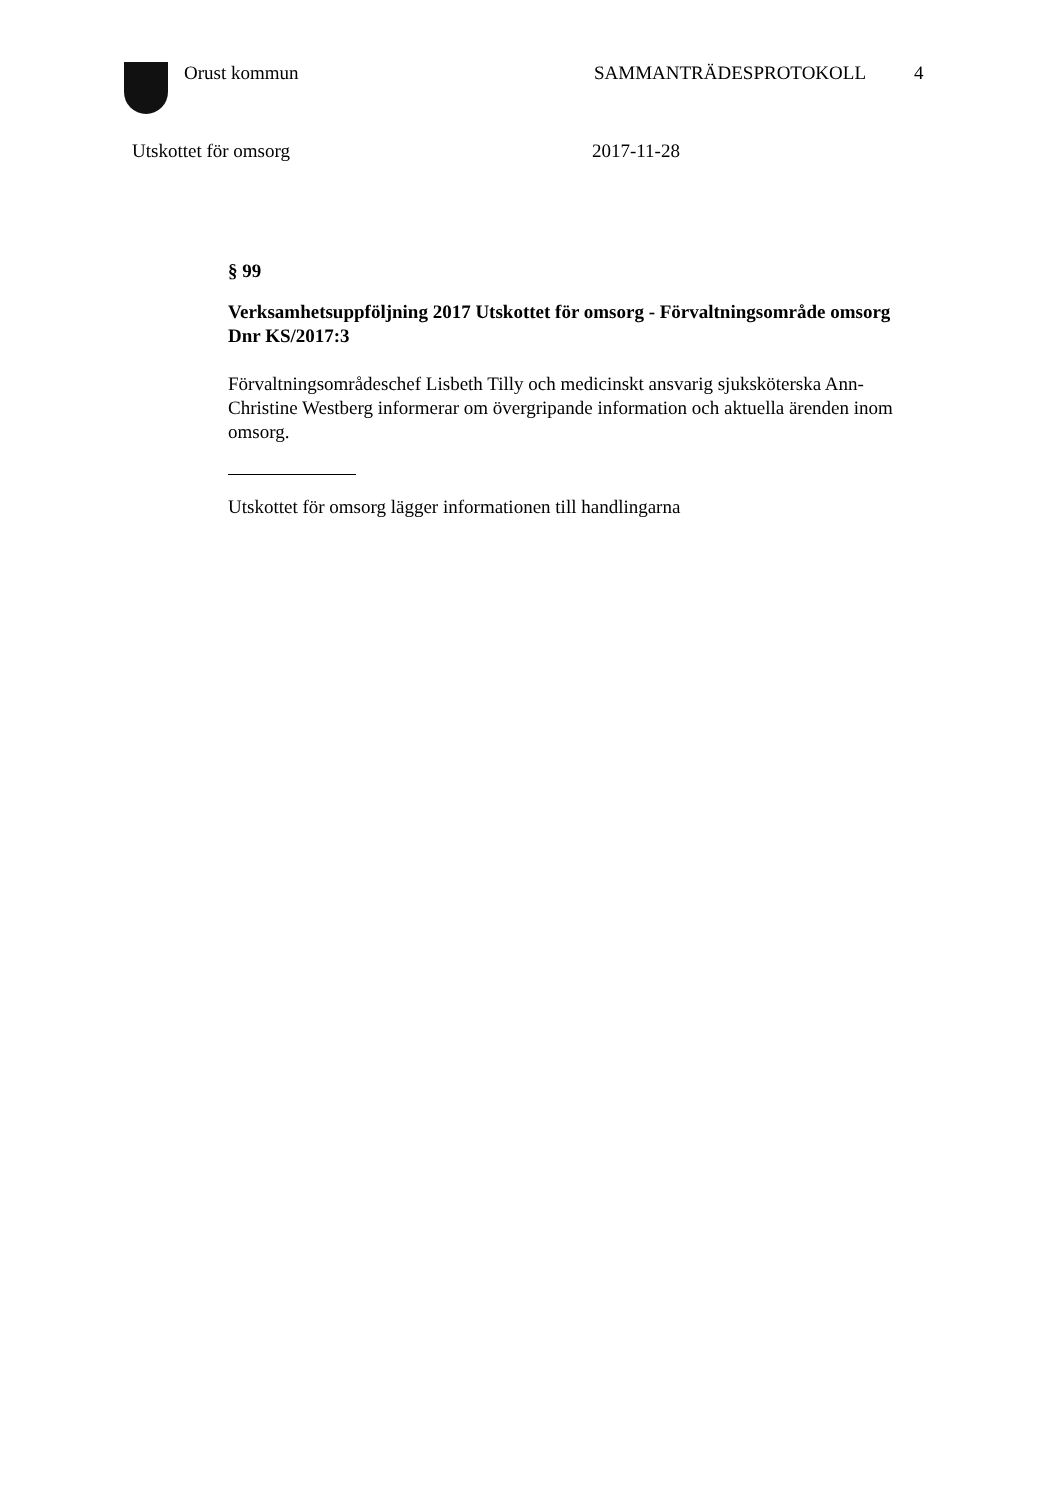Orust kommun SAMMANTRÄDESPROTOKOLL 4
Utskottet för omsorg 2017-11-28
§ 99
Verksamhetsuppföljning 2017 Utskottet för omsorg - Förvaltningsområde omsorg
Dnr KS/2017:3
Förvaltningsområdeschef Lisbeth Tilly och medicinskt ansvarig sjuksköterska Ann-Christine Westberg informerar om övergripande information och aktuella ärenden inom omsorg.
Utskottet för omsorg lägger informationen till handlingarna